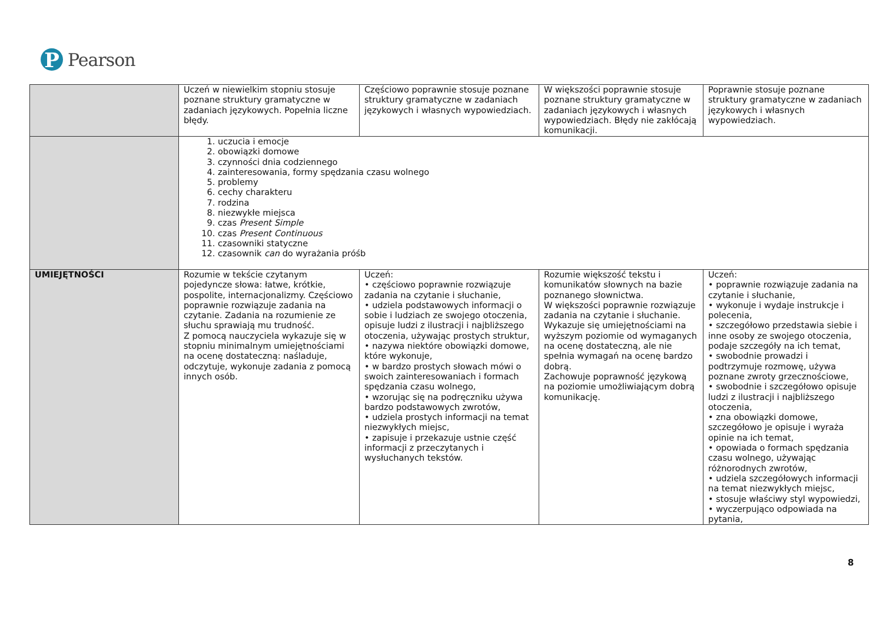P
Pearson
| | Uczeń w niewielkim stopniu stosuje poznane struktury gramatyczne w zadaniach językowych. Popełnia liczne błędy. | Częściowo poprawnie stosuje poznane struktury gramatyczne w zadaniach językowych i własnych wypowiedziach. | W większości poprawnie stosuje poznane struktury gramatyczne w zadaniach językowych i własnych wypowiedziach. Błędy nie zakłócają komunikacji. | Poprawnie stosuje poznane struktury gramatyczne w zadaniach językowych i własnych wypowiedziach. |
| | 1. uczucia i emocje 2. obowiązki domowe 3. czynności dnia codziennego 4. zainteresowania, formy spędzania czasu wolnego 5. problemy 6. cechy charakteru 7. rodzina 8. niezwykłe miejsca 9. czas Present Simple 10. czas Present Continuous 11. czasowniki statyczne 12. czasownik can do wyrażania próśb | | | |
| UMIEJĘTNOŚCI | Rozumie w tekście czytanym pojedyncze słowa: łatwe, krótkie, pospolite, internacjonalizmy. Częściowo poprawnie rozwiązuje zadania na czytanie. Zadania na rozumienie ze słuchu sprawiają mu trudność. Z pomocą nauczyciela wykazuje się w stopniu minimalnym umiejętnościami na ocenę dostateczną: naśladuje, odczytuje, wykonuje zadania z pomocą innych osób. | Uczeń: • częściowo poprawnie rozwiązuje zadania na czytanie i słuchanie, • udziela podstawowych informacji o sobie i ludziach ze swojego otoczenia, opisuje ludzi z ilustracji i najbliższego otoczenia, używając prostych struktur, • nazywa niektóre obowiązki domowe, które wykonuje, • w bardzo prostych słowach mówi o swoich zainteresowaniach i formach spędzania czasu wolnego, • wzorując się na podręczniku używa bardzo podstawowych zwrotów, • udziela prostych informacji na temat niezwykłych miejsc, • zapisuje i przekazuje ustnie część informacji z przeczytanych i wysłuchanych tekstów. | Rozumie większość tekstu i komunikatów słownych na bazie poznanego słownictwa. W większości poprawnie rozwiązuje zadania na czytanie i słuchanie. Wykazuje się umiejętnościami na wyższym poziomie od wymaganych na ocenę dostateczną, ale nie spełnia wymagań na ocenę bardzo dobrą. Zachowuje poprawność językową na poziomie umożliwiającym dobrą komunikację. | Uczeń: • poprawnie rozwiązuje zadania na czytanie i słuchanie, • wykonuje i wydaje instrukcje i polecenia, • szczegółowo przedstawia siebie i inne osoby ze swojego otoczenia, podaje szczegóły na ich temat, • swobodnie prowadzi i podtrzymuje rozmowę, używa poznane zwroty grzecznościowe, • swobodnie i szczegółowo opisuje ludzi z ilustracji i najbliższego otoczenia, • zna obowiązki domowe, szczegółowo je opisuje i wyraża opinie na ich temat, • opowiada o formach spędzania czasu wolnego, używając różnorodnych zwrotów, • udziela szczegółowych informacji na temat niezwykłych miejsc, • stosuje właściwy styl wypowiedzi, • wyczerpująco odpowiada na pytania, |
8